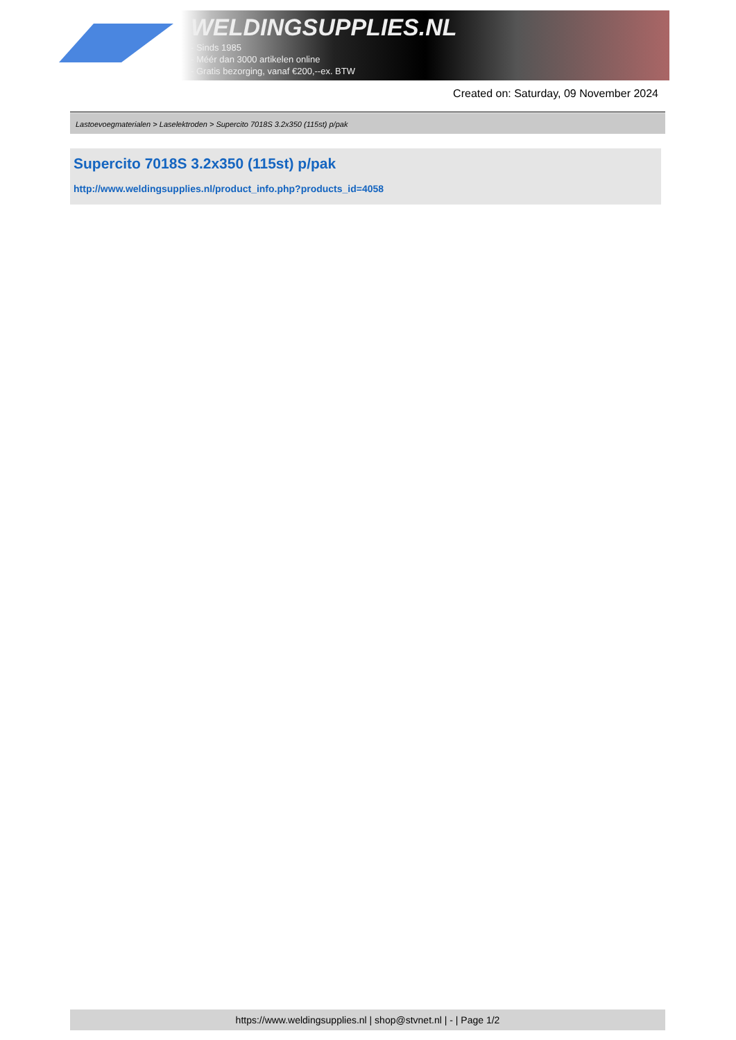WELDINGSUPPLIES.NL
- Sinds 1985
- Méér dan 3000 artikelen online
- Gratis bezorging, vanaf €200,--ex. BTW
Created on: Saturday, 09 November 2024
Lastoevoegmaterialen > Laselektroden > Supercito 7018S 3.2x350 (115st) p/pak
Supercito 7018S 3.2x350 (115st) p/pak
http://www.weldingsupplies.nl/product_info.php?products_id=4058
https://www.weldingsupplies.nl | shop@stvnet.nl | - | Page 1/2